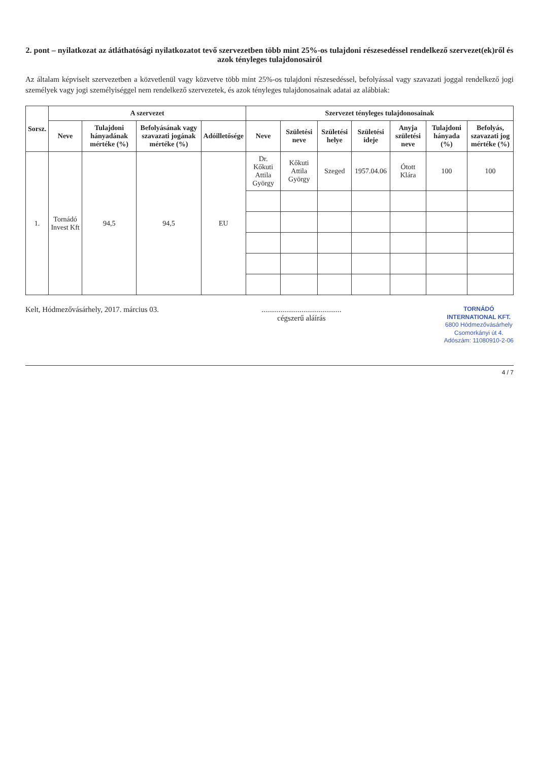2. pont – nyilatkozat az átláthatósági nyilatkozatot tevő szervezetben több mint 25%-os tulajdoni részesedéssel rendelkező szervezet(ek)ről és azok tényleges tulajdonosairól
Az általam képviselt szervezetben a közvetlenül vagy közvetve több mint 25%-os tulajdoni részesedéssel, befolyással vagy szavazati joggal rendelkező jogi személyek vagy jogi személyiséggel nem rendelkező szervezetek, és azok tényleges tulajdonosainak adatai az alábbiak:
| Sorsz. | A szervezet | | | | Szervezet tényleges tulajdonosainak | | | | | | |
| --- | --- | --- | --- | --- | --- | --- | --- | --- | --- | --- | --- |
| | Neve | Tulajdoni hányadának mértéke (%) | Befolyásának vagy szavazati jogának mértéke (%) | Adóilletősége | Neve | Születési neve | Születési helye | Születési ideje | Anyja születési neve | Tulajdoni hányada (%) | Befolyás, szavazati jog mértéke (%) |
| 1. | Tornádó Invest Kft | 94,5 | 94,5 | EU | Dr. Kőkuti Attila György | Kőkuti Attila György | Szeged | 1957.04.06 | Ótott Klára | 100 | 100 |
Kelt, Hódmezővásárhely, 2017. március 03.
..........................................
cégszerű aláírás
TORNÁDÓ
INTERNATIONAL KFT.
6800 Hódmezővásárhely
Csomorkányi út 4.
Adószám: 11080910-2-06
4 / 7